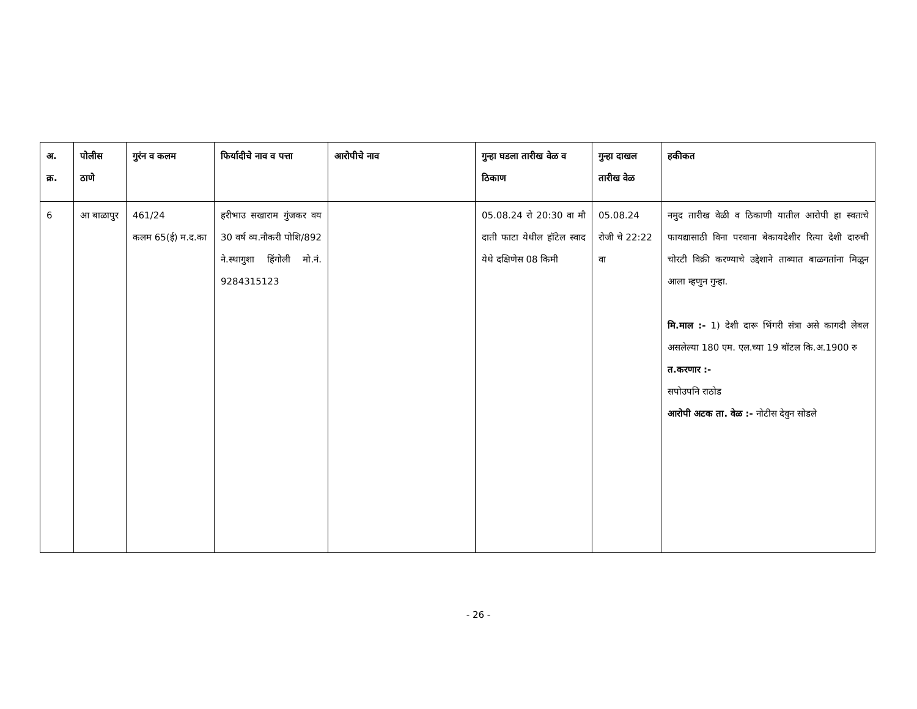| अ. क्र. | पोलीस ठाणे | गुरंन व कलम | फिर्यादीचे नाव व पत्ता | आरोपीचे नाव | गुन्हा घडला तारीख वेळ व ठिकाण | गुन्हा दाखल तारीख वेळ | हकीकत |
| --- | --- | --- | --- | --- | --- | --- | --- |
| 6 | आ बाळापुर | 461/24 कलम 65(ई) म.द.का | हरीभाउ सखाराम गुंजकर वय 30 वर्ष व्य.नौकरी पोशि/892 ने.स्थागुशा हिंगोली मो.नं. 9284315123 | | 05.08.24 रो 20:30 वा मौ दाती फाटा येथील हॉटेल स्वाद येथे दक्षिणेस 08 किमी | 05.08.24 रोजी चे 22:22 वा | नमुद तारीख वेळी व ठिकाणी यातील आरोपी हा स्वतःचे फायद्यासाठी विना परवाना बेकायदेशीर रित्या देशी दारुची चोरटी विक्री करण्याचे उद्देशाने ताब्यात बाळगतांना मिळुन आला म्हणुन गुन्हा. मि.माल :- 1) देशी दारू भिंगरी संत्रा असे कागदी लेबल असलेल्या 180 एम. एल.च्या 19 बॉटल कि.अ.1900 रु त.करणार :- सपोउपनि राठोड आरोपी अटक ता. वेळ :- नोटीस देवुन सोडले |
- 26 -